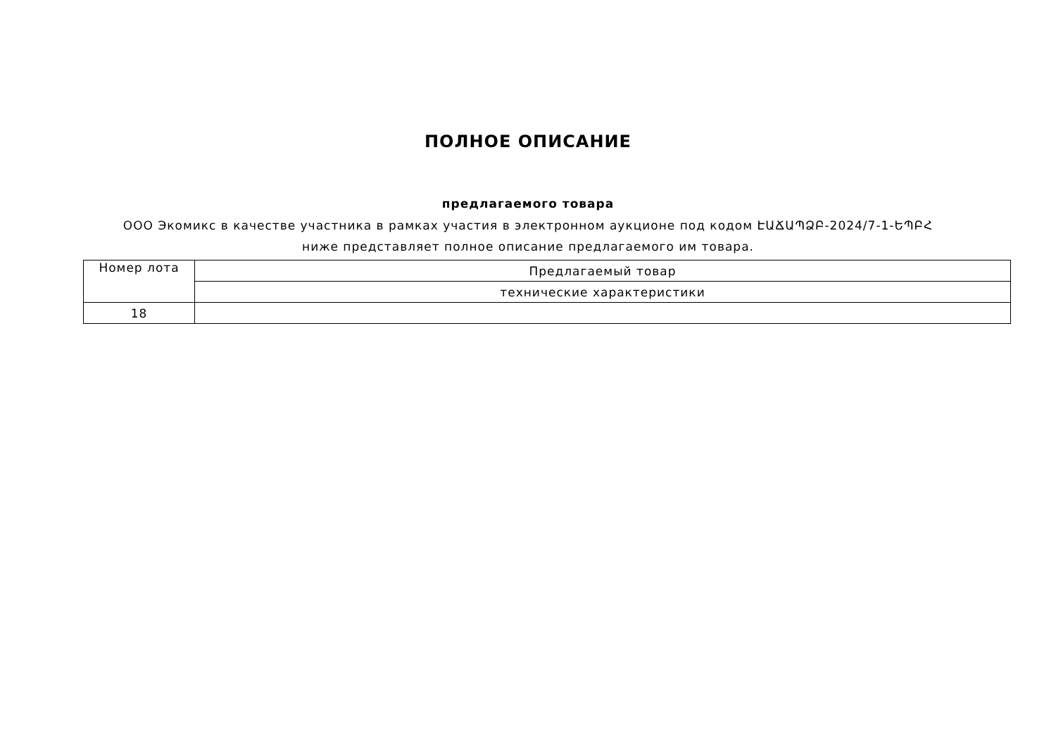ПОЛНОЕ ОПИСАНИЕ
предлагаемого товара
ООО Экомикс в качестве участника в рамках участия в электронном аукционе под кодом ԷԱՃԱՊՁԲ-2024/7-1-ԵՊԲՀ ниже представляет полное описание предлагаемого им товара.
| Номер лота | Предлагаемый товар |
| | технические характеристики |
| 18 | |